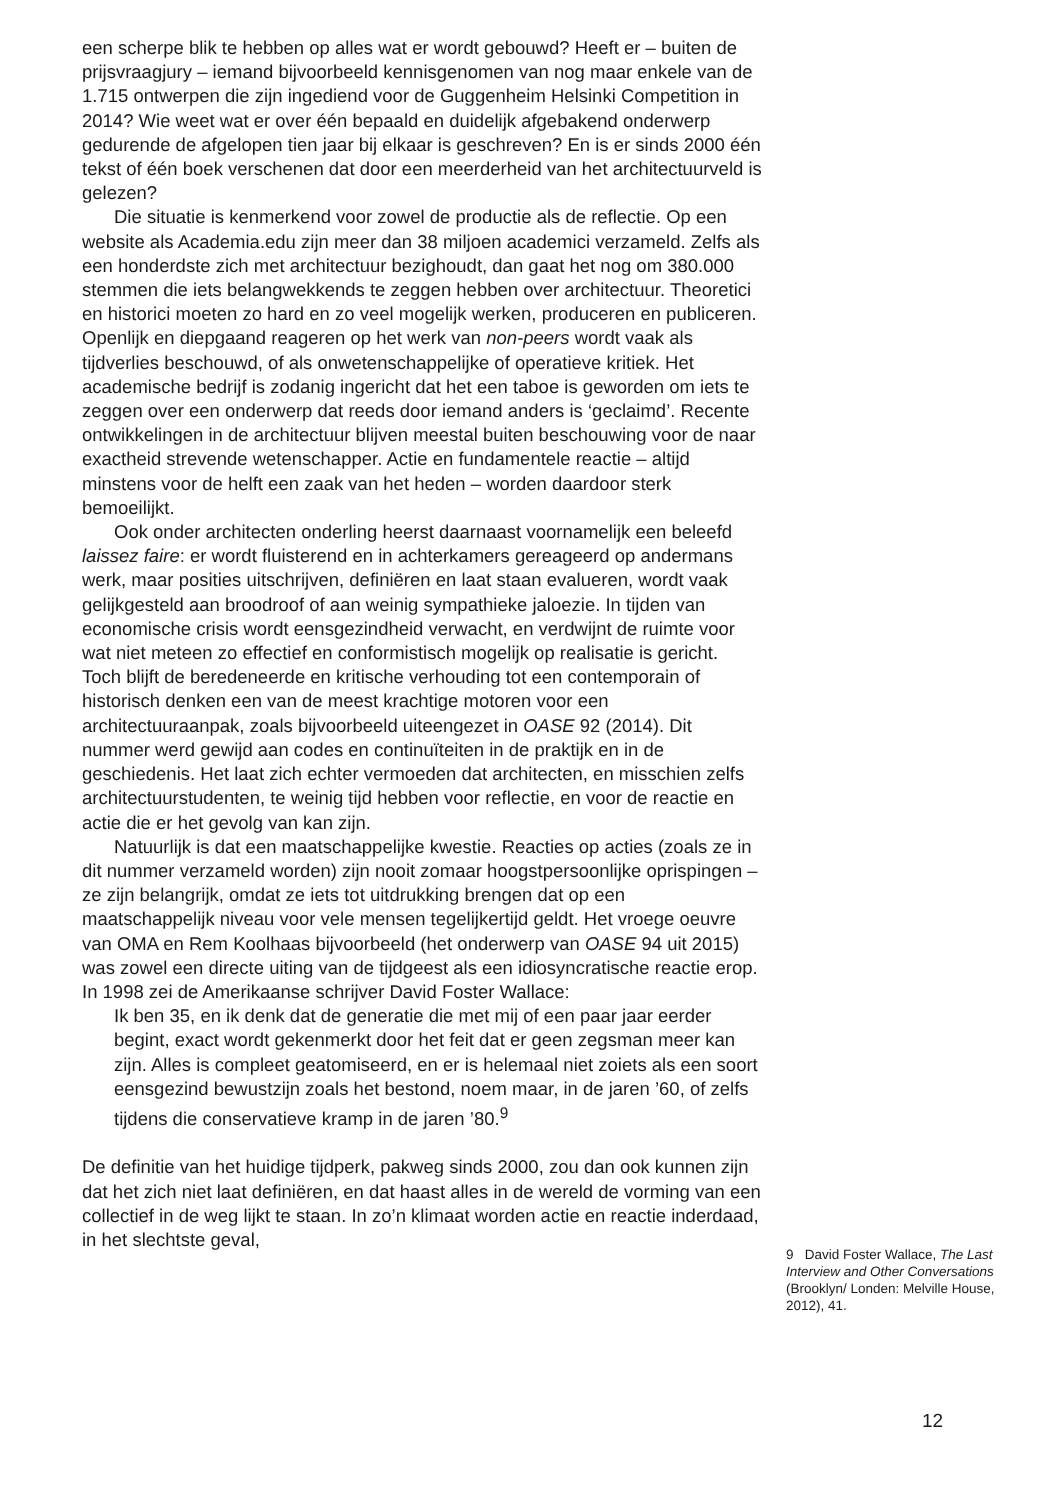een scherpe blik te hebben op alles wat er wordt gebouwd? Heeft er – buiten de prijsvraagjury – iemand bijvoorbeeld kennisgenomen van nog maar enkele van de 1.715 ontwerpen die zijn ingediend voor de Guggenheim Helsinki Competition in 2014? Wie weet wat er over één bepaald en duidelijk afgebakend onderwerp gedurende de afgelopen tien jaar bij elkaar is geschreven? En is er sinds 2000 één tekst of één boek verschenen dat door een meerderheid van het architectuurveld is gelezen?
Die situatie is kenmerkend voor zowel de productie als de reflectie. Op een website als Academia.edu zijn meer dan 38 miljoen academici verzameld. Zelfs als een honderdste zich met architectuur bezighoudt, dan gaat het nog om 380.000 stemmen die iets belangwekkends te zeggen hebben over architectuur. Theoretici en historici moeten zo hard en zo veel mogelijk werken, produceren en publiceren. Openlijk en diepgaand reageren op het werk van non-peers wordt vaak als tijdverlies beschouwd, of als onwetenschappelijke of operatieve kritiek. Het academische bedrijf is zodanig ingericht dat het een taboe is geworden om iets te zeggen over een onderwerp dat reeds door iemand anders is ‘geclaimd’. Recente ontwikkelingen in de architectuur blijven meestal buiten beschouwing voor de naar exactheid strevende wetenschapper. Actie en fundamentele reactie – altijd minstens voor de helft een zaak van het heden – worden daardoor sterk bemoeilijkt.
Ook onder architecten onderling heerst daarnaast voornamelijk een beleefd laissez faire: er wordt fluisterend en in achterkamers gereageerd op andermans werk, maar posities uitschrijven, definiëren en laat staan evalueren, wordt vaak gelijkgesteld aan broodroof of aan weinig sympathieke jaloezie. In tijden van economische crisis wordt eensgezindheid verwacht, en verdwijnt de ruimte voor wat niet meteen zo effectief en conformistisch mogelijk op realisatie is gericht. Toch blijft de beredeneerde en kritische verhouding tot een contemporain of historisch denken een van de meest krachtige motoren voor een architectuuraanpak, zoals bijvoorbeeld uiteengezet in OASE 92 (2014). Dit nummer werd gewijd aan codes en continuïteiten in de praktijk en in de geschiedenis. Het laat zich echter vermoeden dat architecten, en misschien zelfs architectuurstudenten, te weinig tijd hebben voor reflectie, en voor de reactie en actie die er het gevolg van kan zijn.
Natuurlijk is dat een maatschappelijke kwestie. Reacties op acties (zoals ze in dit nummer verzameld worden) zijn nooit zomaar hoogstpersoonlijke oprispingen – ze zijn belangrijk, omdat ze iets tot uitdrukking brengen dat op een maatschappelijk niveau voor vele mensen tegelijkertijd geldt. Het vroege oeuvre van OMA en Rem Koolhaas bijvoorbeeld (het onderwerp van OASE 94 uit 2015) was zowel een directe uiting van de tijdgeest als een idiosyncratische reactie erop. In 1998 zei de Amerikaanse schrijver David Foster Wallace:
Ik ben 35, en ik denk dat de generatie die met mij of een paar jaar eerder begint, exact wordt gekenmerkt door het feit dat er geen zegsman meer kan zijn. Alles is compleet geatomiseerd, en er is helemaal niet zoiets als een soort eensgezind bewustzijn zoals het bestond, noem maar, in de jaren ’60, of zelfs tijdens die conservatieve kramp in de jaren ’80.<sup>9</sup>
De definitie van het huidige tijdperk, pakweg sinds 2000, zou dan ook kunnen zijn dat het zich niet laat definiëren, en dat haast alles in de wereld de vorming van een collectief in de weg lijkt te staan. In zo’n klimaat worden actie en reactie inderdaad, in het slechtste geval,
9 David Foster Wallace, The Last Interview and Other Conversations (Brooklyn/ Londen: Melville House, 2012), 41.
12